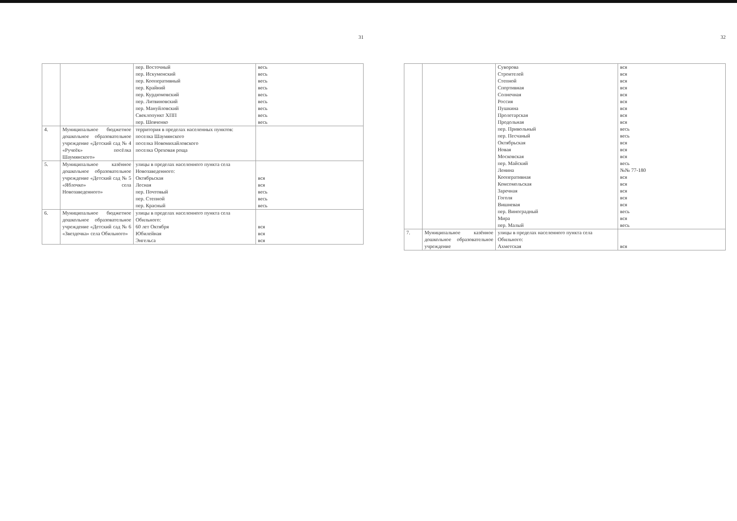31
| | | пер. Восточный пер. Искуменский пер. Кооперативный пер. Крайний пер. Курдюмовский пер. Литвиновский пер. Мануйловский Свеклопункт ХПП пер. Шевченко | весь весь весь весь весь весь весь весь весь |
| 4. | Муниципальное бюджетное дошкольное образовательное учреждение «Детский сад № 4 «Ручеёк» посёлка Шаумянского» | территория в пределах населенных пунктов: поселка Шаумянского поселка Новомихайловского поселка Ореховая роща | |
| 5. | Муниципальное казённое дошкольное образовательное учреждение «Детский сад № 5 «Яблочко» села Новозаведенного» | улицы в пределах населенного пункта села Новозаведенного: Октябрьская Лесная пер. Почтовый пер. Степной пер. Красный | вся вся весь весь весь |
| 6. | Муниципальное бюджетное дошкольное образовательное учреждение «Детский сад № 6 «Звездочка» села Обильного» | улицы в пределах населенного пункта села Обильного: 60 лет Октября Юбилейная Энгельса | вся вся вся |
32
| | | Суворова Строителей Степной Спортивная Солнечная Россия Пушкина Пролетарская Продольная пер. Привольный пер. Песчаный Октябрьская Новая Московская пер. Майский Ленина Кооперативная Комсомольская Заречная Гоголя Вишневая пер. Виноградный Мира пер. Малый | вся вся вся вся вся вся вся вся вся весь весь вся вся вся весь №№ 77-180 вся вся вся вся вся весь вся весь |
| 7. | Муниципальное казённое дошкольное образовательное учреждение | улицы в пределах населенного пункта села Обильного: Ахметская | вся |